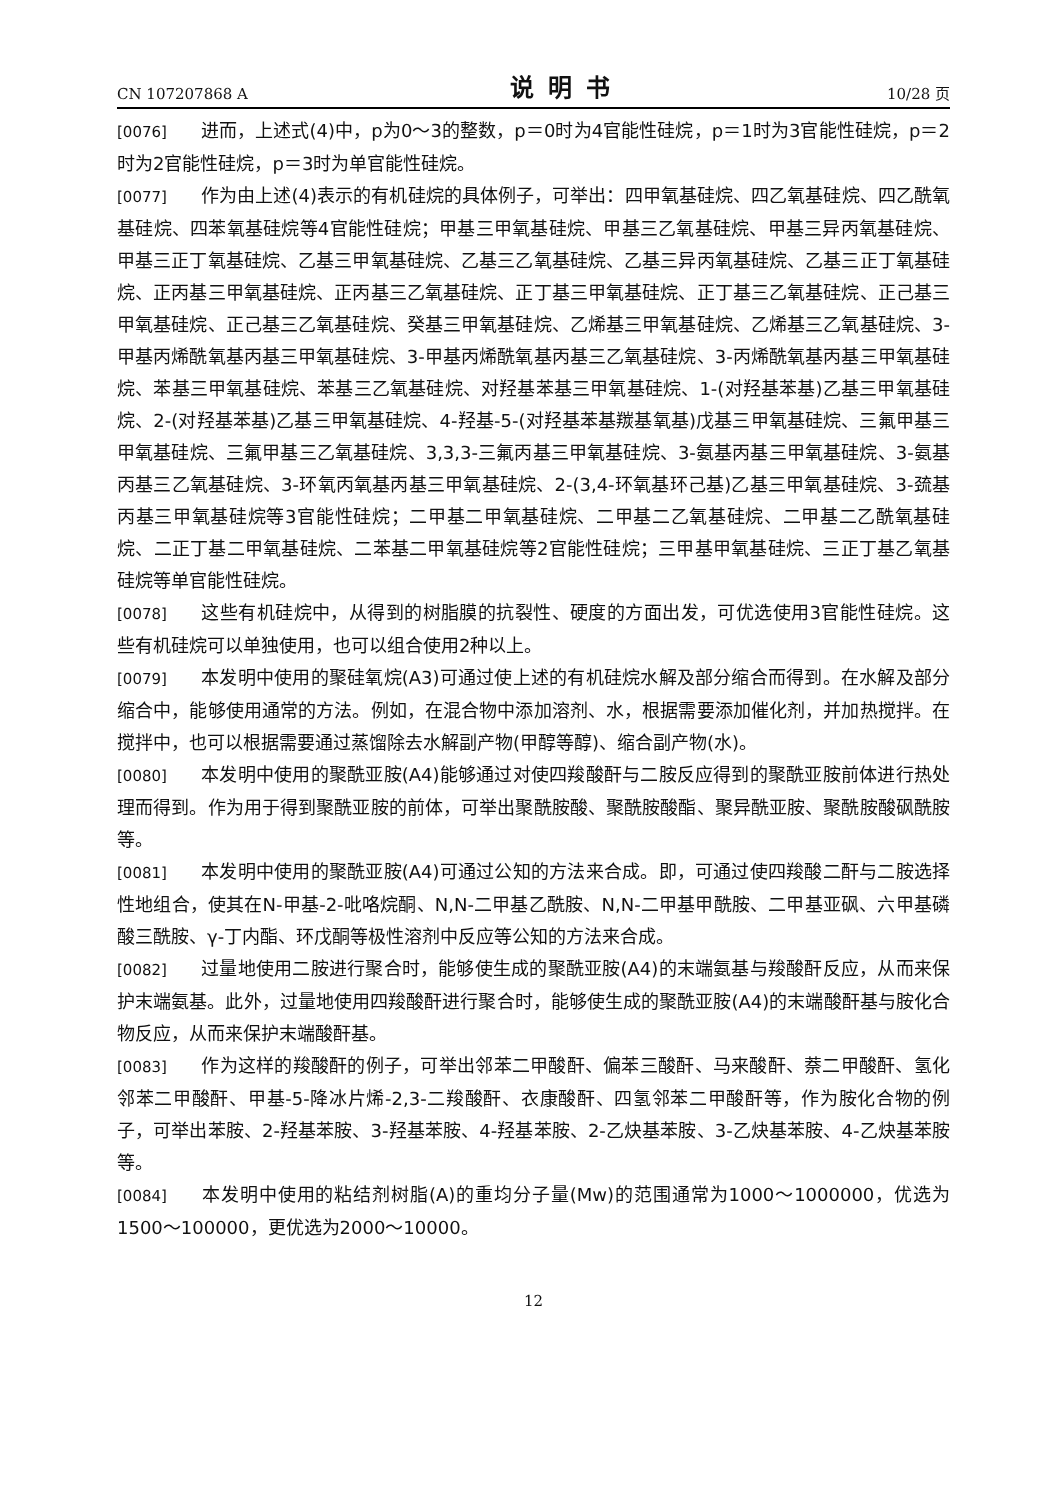CN 107207868 A 说明书 10/28 页
[0076] 进而，上述式(4)中，p为0～3的整数，p＝0时为4官能性硅烷，p＝1时为3官能性硅烷，p＝2时为2官能性硅烷，p＝3时为单官能性硅烷。
[0077] 作为由上述(4)表示的有机硅烷的具体例子，可举出：四甲氧基硅烷、四乙氧基硅烷、四乙酰氧基硅烷、四苯氧基硅烷等4官能性硅烷；甲基三甲氧基硅烷、甲基三乙氧基硅烷、甲基三异丙氧基硅烷、甲基三正丁氧基硅烷、乙基三甲氧基硅烷、乙基三乙氧基硅烷、乙基三异丙氧基硅烷、乙基三正丁氧基硅烷、正丙基三甲氧基硅烷、正丙基三乙氧基硅烷、正丁基三甲氧基硅烷、正丁基三乙氧基硅烷、正己基三甲氧基硅烷、正己基三乙氧基硅烷、癸基三甲氧基硅烷、乙烯基三甲氧基硅烷、乙烯基三乙氧基硅烷、3-甲基丙烯酰氧基丙基三甲氧基硅烷、3-甲基丙烯酰氧基丙基三乙氧基硅烷、3-丙烯酰氧基丙基三甲氧基硅烷、苯基三甲氧基硅烷、苯基三乙氧基硅烷、对羟基苯基三甲氧基硅烷、1-(对羟基苯基)乙基三甲氧基硅烷、2-(对羟基苯基)乙基三甲氧基硅烷、4-羟基-5-(对羟基苯基羰基氧基)戊基三甲氧基硅烷、三氟甲基三甲氧基硅烷、三氟甲基三乙氧基硅烷、3,3,3-三氟丙基三甲氧基硅烷、3-氨基丙基三甲氧基硅烷、3-氨基丙基三乙氧基硅烷、3-环氧丙氧基丙基三甲氧基硅烷、2-(3,4-环氧基环己基)乙基三甲氧基硅烷、3-巯基丙基三甲氧基硅烷等3官能性硅烷；二甲基二甲氧基硅烷、二甲基二乙氧基硅烷、二甲基二乙酰氧基硅烷、二正丁基二甲氧基硅烷、二苯基二甲氧基硅烷等2官能性硅烷；三甲基甲氧基硅烷、三正丁基乙氧基硅烷等单官能性硅烷。
[0078] 这些有机硅烷中，从得到的树脂膜的抗裂性、硬度的方面出发，可优选使用3官能性硅烷。这些有机硅烷可以单独使用，也可以组合使用2种以上。
[0079] 本发明中使用的聚硅氧烷(A3)可通过使上述的有机硅烷水解及部分缩合而得到。在水解及部分缩合中，能够使用通常的方法。例如，在混合物中添加溶剂、水，根据需要添加催化剂，并加热搅拌。在搅拌中，也可以根据需要通过蒸馏除去水解副产物(甲醇等醇)、缩合副产物(水)。
[0080] 本发明中使用的聚酰亚胺(A4)能够通过对使四羧酸酐与二胺反应得到的聚酰亚胺前体进行热处理而得到。作为用于得到聚酰亚胺的前体，可举出聚酰胺酸、聚酰胺酸酯、聚异酰亚胺、聚酰胺酸砜酰胺等。
[0081] 本发明中使用的聚酰亚胺(A4)可通过公知的方法来合成。即，可通过使四羧酸二酐与二胺选择性地组合，使其在N-甲基-2-吡咯烷酮、N,N-二甲基乙酰胺、N,N-二甲基甲酰胺、二甲基亚砜、六甲基磷酸三酰胺、γ-丁内酯、环戊酮等极性溶剂中反应等公知的方法来合成。
[0082] 过量地使用二胺进行聚合时，能够使生成的聚酰亚胺(A4)的末端氨基与羧酸酐反应，从而来保护末端氨基。此外，过量地使用四羧酸酐进行聚合时，能够使生成的聚酰亚胺(A4)的末端酸酐基与胺化合物反应，从而来保护末端酸酐基。
[0083] 作为这样的羧酸酐的例子，可举出邻苯二甲酸酐、偏苯三酸酐、马来酸酐、萘二甲酸酐、氢化邻苯二甲酸酐、甲基-5-降冰片烯-2,3-二羧酸酐、衣康酸酐、四氢邻苯二甲酸酐等，作为胺化合物的例子，可举出苯胺、2-羟基苯胺、3-羟基苯胺、4-羟基苯胺、2-乙炔基苯胺、3-乙炔基苯胺、4-乙炔基苯胺等。
[0084] 本发明中使用的粘结剂树脂(A)的重均分子量(Mw)的范围通常为1000～1000000，优选为1500～100000，更优选为2000～10000。
12